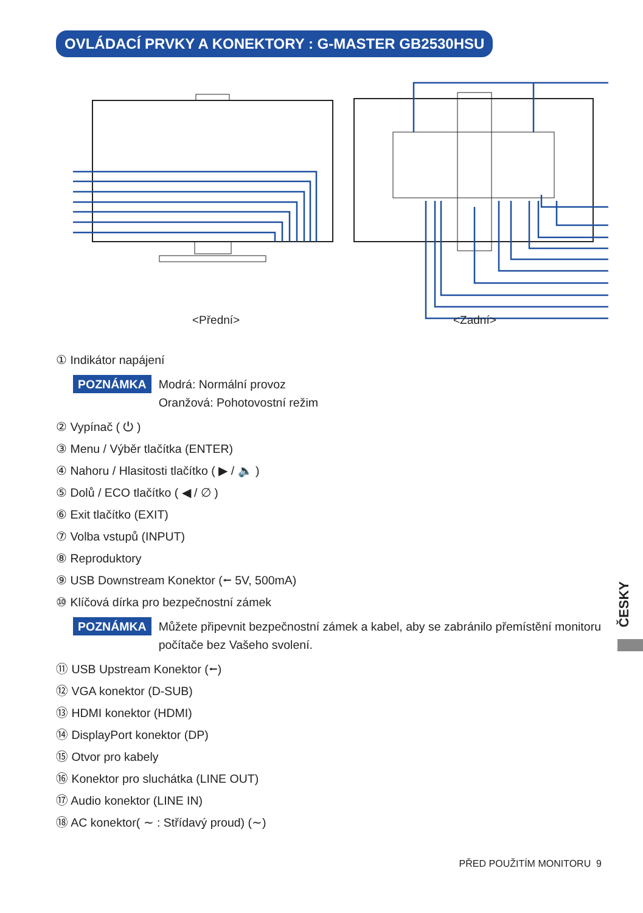OVLÁDACÍ PRVKY A KONEKTORY : G-MASTER GB2530HSU
<Přední> <Zadní>
① Indikátor napájení
POZNÁMKA Modrá: Normální provoz
Oranžová: Pohotovostní režim
② Vypínač ( ⏻ )
③ Menu / Výběr tlačítka (ENTER)
④ Nahoru / Hlasitosti tlačítko ( ▶ / 🔈 )
⑤ Dolů / ECO tlačítko ( ◀ / ∅ )
⑥ Exit tlačítko (EXIT)
⑦ Volba vstupů (INPUT)
⑧ Reproduktory
⑨ USB Downstream Konektor (⭠ 5V, 500mA)
⑩ Klíčová dírka pro bezpečnostní zámek
POZNÁMKA Můžete připevnit bezpečnostní zámek a kabel, aby se zabránilo přemístění monitoru počítače bez Vašeho svolení.
⑪ USB Upstream Konektor (⭠)
⑫ VGA konektor (D-SUB)
⑬ HDMI konektor (HDMI)
⑭ DisplayPort konektor (DP)
⑮ Otvor pro kabely
⑯ Konektor pro sluchátka (LINE OUT)
⑰ Audio konektor (LINE IN)
⑱ AC konektor( ∼ : Střídavý proud) (∼)
ČESKY
PŘED POUŽITÍM MONITORU 9